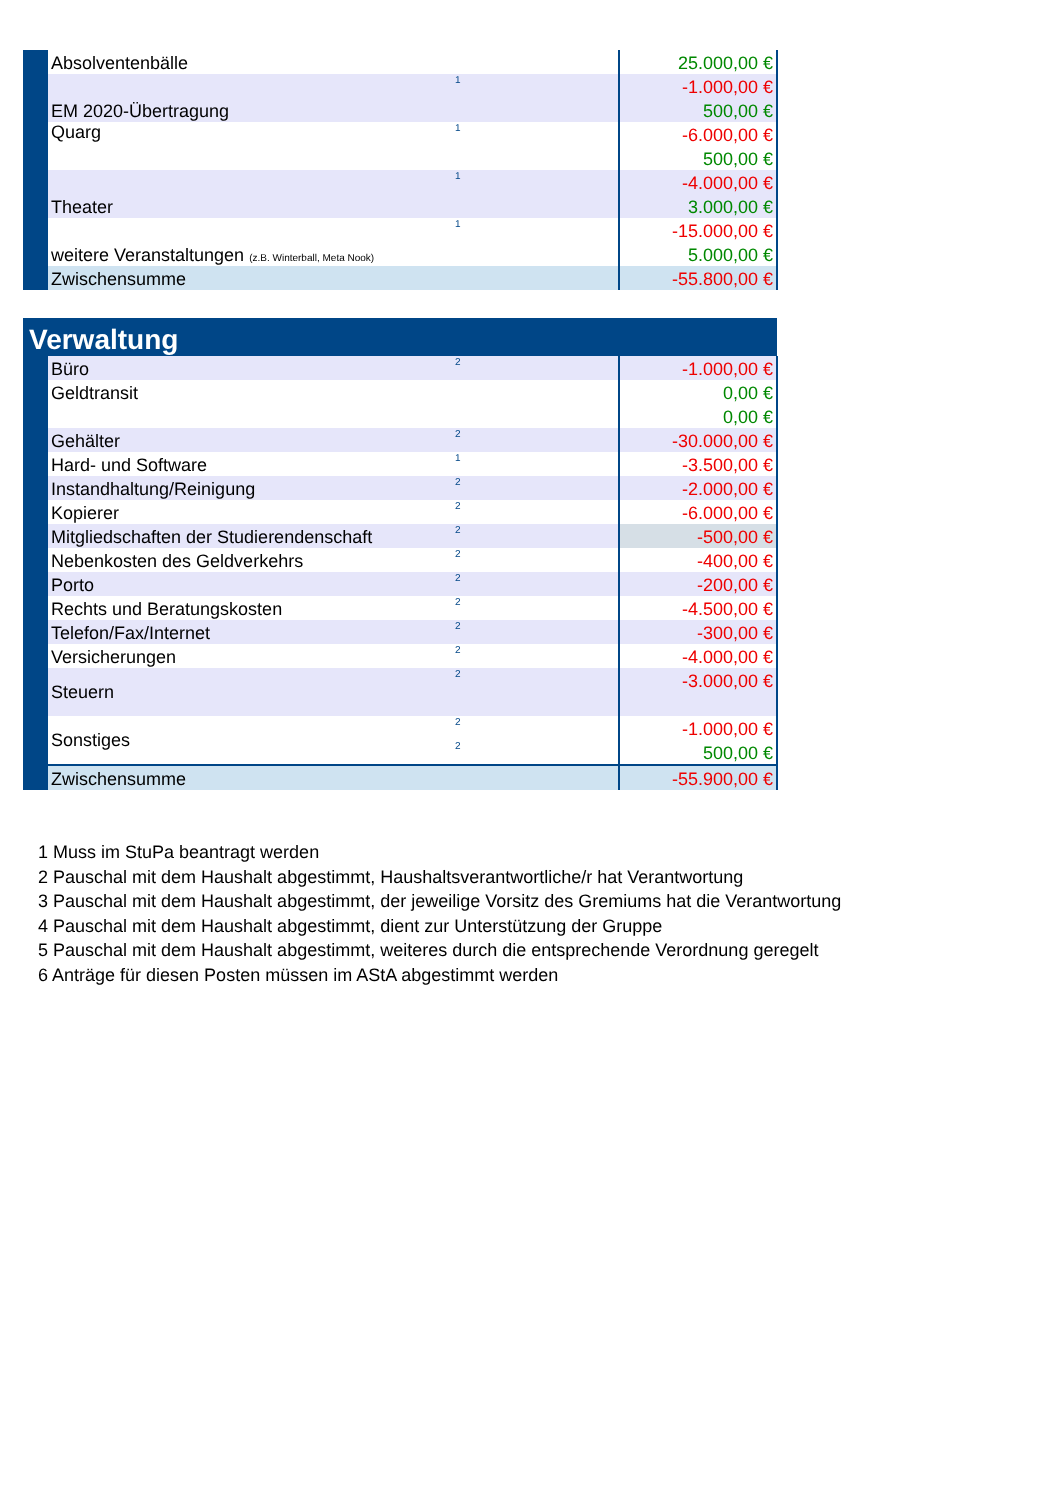| | Absolventenbälle | | 25.000,00 € |
| | EM 2020-Übertragung | 1 | -1.000,00 € |
| | | | 500,00 € |
| | Quarg | 1 | -6.000,00 € |
| | | | 500,00 € |
| | Theater | 1 | -4.000,00 € |
| | | | 3.000,00 € |
| | weitere Veranstaltungen (z.B. Winterball, Meta Nook) | 1 | -15.000,00 € |
| | | | 5.000,00 € |
| | Zwischensumme | | -55.800,00 € |
| Verwaltung | | | |
| | Büro | 2 | -1.000,00 € |
| | Geldtransit | | 0,00 € |
| | | | 0,00 € |
| | Gehälter | 2 | -30.000,00 € |
| | Hard- und Software | 1 | -3.500,00 € |
| | Instandhaltung/Reinigung | 2 | -2.000,00 € |
| | Kopierer | 2 | -6.000,00 € |
| | Mitgliedschaften der Studierendenschaft | 2 | -500,00 € |
| | Nebenkosten des Geldverkehrs | 2 | -400,00 € |
| | Porto | 2 | -200,00 € |
| | Rechts und Beratungskosten | 2 | -4.500,00 € |
| | Telefon/Fax/Internet | 2 | -300,00 € |
| | Versicherungen | 2 | -4.000,00 € |
| | Steuern | 2 | -3.000,00 € |
| | Sonstiges | 2 | -1.000,00 € |
| | | 2 | 500,00 € |
| | Zwischensumme | | -55.900,00 € |
1 Muss im StuPa beantragt werden
2 Pauschal mit dem Haushalt abgestimmt, Haushaltsverantwortliche/r hat Verantwortung
3 Pauschal mit dem Haushalt abgestimmt, der jeweilige Vorsitz des Gremiums hat die Verantwortung
4 Pauschal mit dem Haushalt abgestimmt, dient zur Unterstützung der Gruppe
5 Pauschal mit dem Haushalt abgestimmt, weiteres durch die entsprechende Verordnung geregelt
6 Anträge für diesen Posten müssen im AStA abgestimmt werden